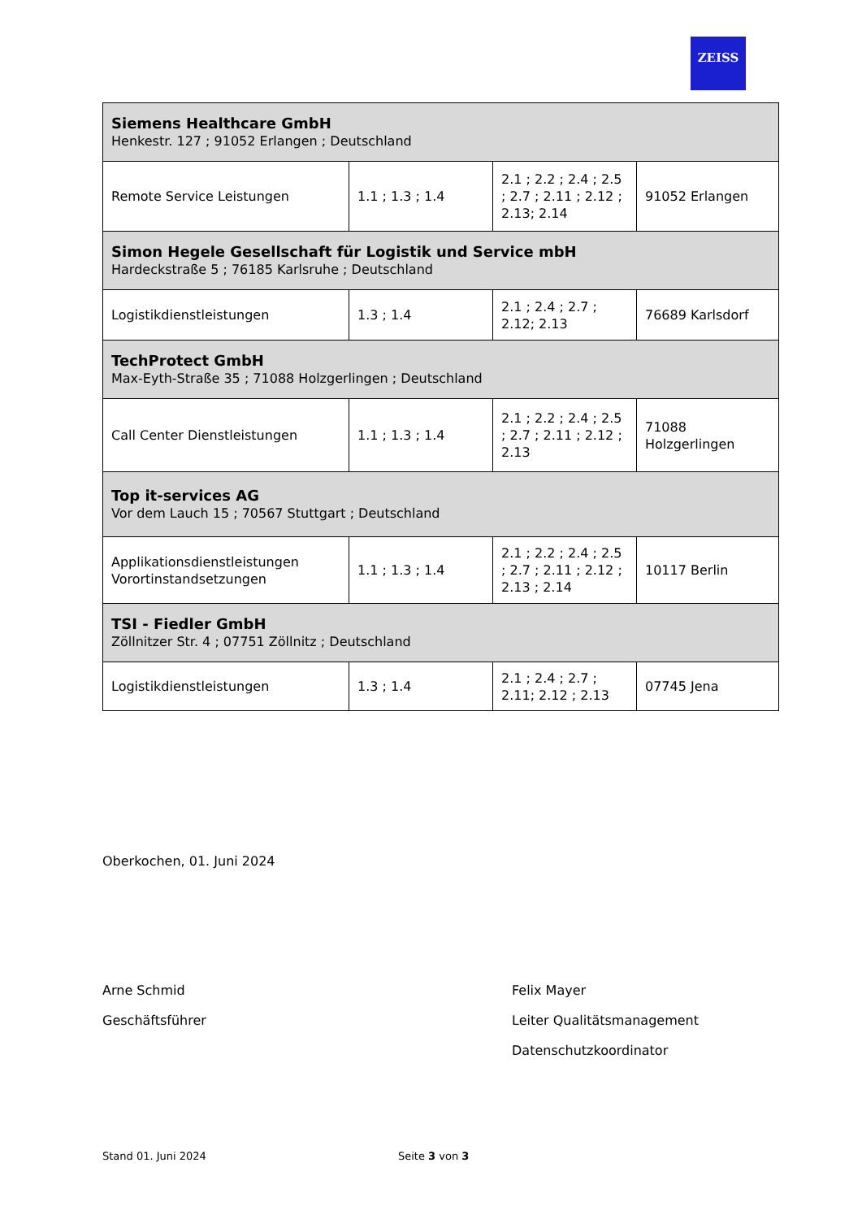ZEISS
| Siemens Healthcare GmbH Henkestr. 127 ; 91052 Erlangen ; Deutschland | | | |
| Remote Service Leistungen | 1.1 ; 1.3 ; 1.4 | 2.1 ; 2.2 ; 2.4 ; 2.5 ; 2.7 ; 2.11 ; 2.12 ; 2.13; 2.14 | 91052 Erlangen |
| Simon Hegele Gesellschaft für Logistik und Service mbH Hardeckstraße 5 ; 76185 Karlsruhe ; Deutschland | | | |
| Logistikdienstleistungen | 1.3 ; 1.4 | 2.1 ; 2.4 ; 2.7 ; 2.12; 2.13 | 76689 Karlsdorf |
| TechProtect GmbH Max-Eyth-Straße 35 ; 71088 Holzgerlingen ; Deutschland | | | |
| Call Center Dienstleistungen | 1.1 ; 1.3 ; 1.4 | 2.1 ; 2.2 ; 2.4 ; 2.5 ; 2.7 ; 2.11 ; 2.12 ; 2.13 | 71088 Holzgerlingen |
| Top it-services AG Vor dem Lauch 15 ; 70567 Stuttgart ; Deutschland | | | |
| Applikationsdienstleistungen Vorortinstandsetzungen | 1.1 ; 1.3 ; 1.4 | 2.1 ; 2.2 ; 2.4 ; 2.5 ; 2.7 ; 2.11 ; 2.12 ; 2.13 ; 2.14 | 10117 Berlin |
| TSI - Fiedler GmbH Zöllnitzer Str. 4 ; 07751 Zöllnitz ; Deutschland | | | |
| Logistikdienstleistungen | 1.3 ; 1.4 | 2.1 ; 2.4 ; 2.7 ; 2.11; 2.12 ; 2.13 | 07745 Jena |
Oberkochen, 01. Juni 2024
Arne Schmid
Geschäftsführer
Felix Mayer
Leiter Qualitätsmanagement
Datenschutzkoordinator
Stand 01. Juni 2024 Seite 3 von 3